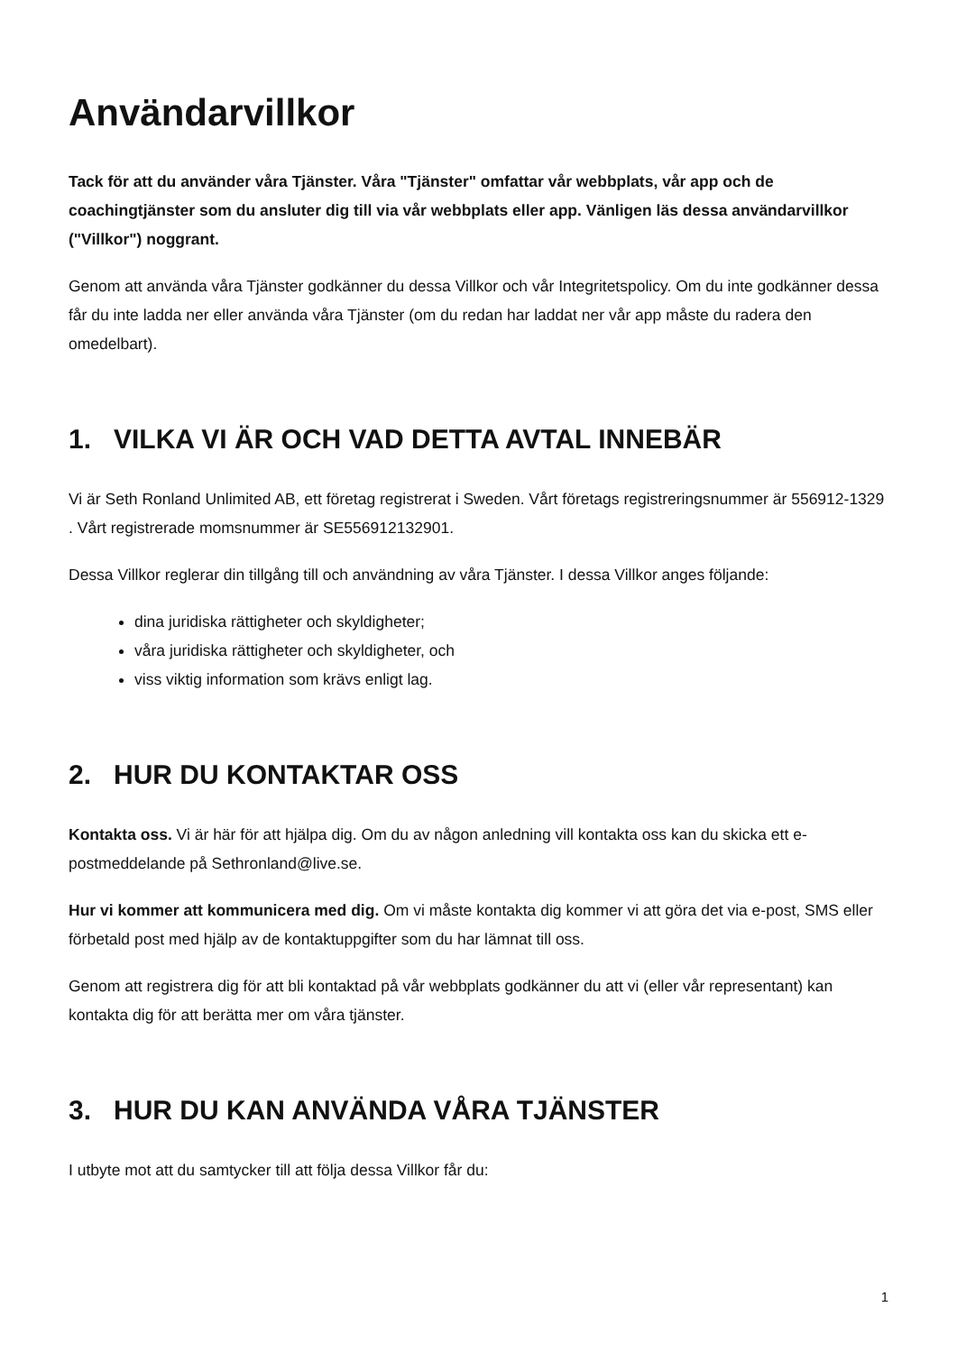Användarvillkor
Tack för att du använder våra Tjänster. Våra "Tjänster" omfattar vår webbplats, vår app och de coachingtjänster som du ansluter dig till via vår webbplats eller app. Vänligen läs dessa användarvillkor ("Villkor") noggrant.
Genom att använda våra Tjänster godkänner du dessa Villkor och vår Integritetspolicy. Om du inte godkänner dessa får du inte ladda ner eller använda våra Tjänster (om du redan har laddat ner vår app måste du radera den omedelbart).
1. VILKA VI ÄR OCH VAD DETTA AVTAL INNEBÄR
Vi är Seth Ronland Unlimited AB, ett företag registrerat i Sweden. Vårt företags registreringsnummer är 556912-1329 . Vårt registrerade momsnummer är SE556912132901.
Dessa Villkor reglerar din tillgång till och användning av våra Tjänster. I dessa Villkor anges följande:
dina juridiska rättigheter och skyldigheter;
våra juridiska rättigheter och skyldigheter, och
viss viktig information som krävs enligt lag.
2. HUR DU KONTAKTAR OSS
Kontakta oss. Vi är här för att hjälpa dig. Om du av någon anledning vill kontakta oss kan du skicka ett e-postmeddelande på Sethronland@live.se.
Hur vi kommer att kommunicera med dig. Om vi måste kontakta dig kommer vi att göra det via e-post, SMS eller förbetald post med hjälp av de kontaktuppgifter som du har lämnat till oss.
Genom att registrera dig för att bli kontaktad på vår webbplats godkänner du att vi (eller vår representant) kan kontakta dig för att berätta mer om våra tjänster.
3. HUR DU KAN ANVÄNDA VÅRA TJÄNSTER
I utbyte mot att du samtycker till att följa dessa Villkor får du:
1